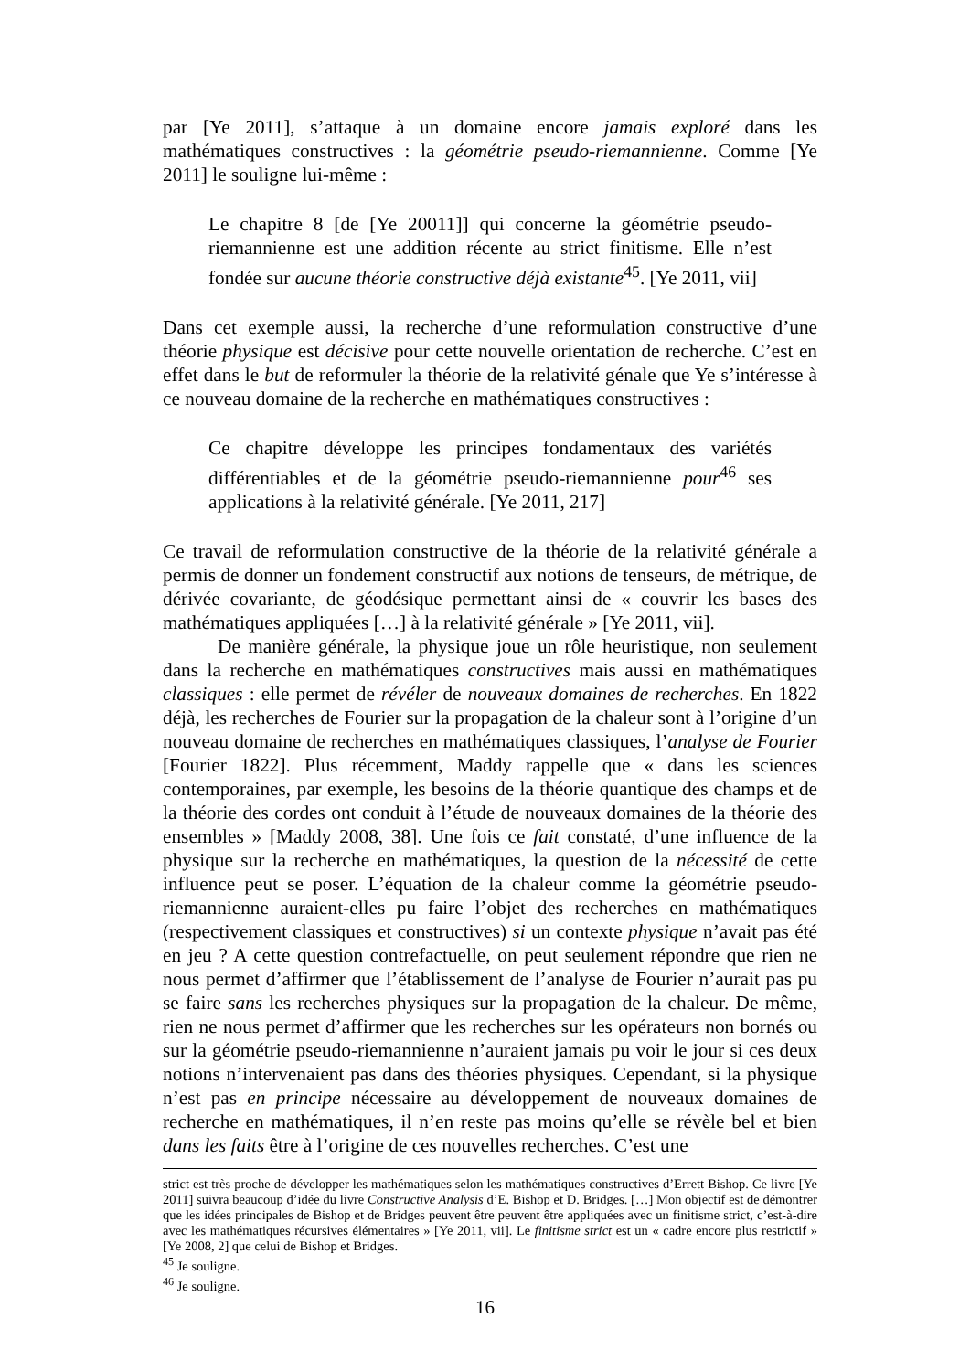par [Ye 2011], s’attaque à un domaine encore jamais exploré dans les mathématiques constructives : la géométrie pseudo-riemannienne. Comme [Ye 2011] le souligne lui-même :
Le chapitre 8 [de [Ye 20011]] qui concerne la géométrie pseudo-riemannienne est une addition récente au strict finitisme. Elle n’est fondée sur aucune théorie constructive déjà existante<sup>45</sup>. [Ye 2011, vii]
Dans cet exemple aussi, la recherche d’une reformulation constructive d’une théorie physique est décisive pour cette nouvelle orientation de recherche. C’est en effet dans le but de reformuler la théorie de la relativité génale que Ye s’intéresse à ce nouveau domaine de la recherche en mathématiques constructives :
Ce chapitre développe les principes fondamentaux des variétés différentiables et de la géométrie pseudo-riemannienne pour<sup>46</sup> ses applications à la relativité générale. [Ye 2011, 217]
Ce travail de reformulation constructive de la théorie de la relativité générale a permis de donner un fondement constructif aux notions de tenseurs, de métrique, de dérivée covariante, de géodésique permettant ainsi de « couvrir les bases des mathématiques appliquées […] à la relativité générale » [Ye 2011, vii].
De manière générale, la physique joue un rôle heuristique, non seulement dans la recherche en mathématiques constructives mais aussi en mathématiques classiques : elle permet de révéler de nouveaux domaines de recherches. En 1822 déjà, les recherches de Fourier sur la propagation de la chaleur sont à l’origine d’un nouveau domaine de recherches en mathématiques classiques, l’analyse de Fourier [Fourier 1822]. Plus récemment, Maddy rappelle que « dans les sciences contemporaines, par exemple, les besoins de la théorie quantique des champs et de la théorie des cordes ont conduit à l’étude de nouveaux domaines de la théorie des ensembles » [Maddy 2008, 38]. Une fois ce fait constaté, d’une influence de la physique sur la recherche en mathématiques, la question de la nécessité de cette influence peut se poser. L’équation de la chaleur comme la géométrie pseudo-riemannienne auraient-elles pu faire l’objet des recherches en mathématiques (respectivement classiques et constructives) si un contexte physique n’avait pas été en jeu ? A cette question contrefactuelle, on peut seulement répondre que rien ne nous permet d’affirmer que l’établissement de l’analyse de Fourier n’aurait pas pu se faire sans les recherches physiques sur la propagation de la chaleur. De même, rien ne nous permet d’affirmer que les recherches sur les opérateurs non bornés ou sur la géométrie pseudo-riemannienne n’auraient jamais pu voir le jour si ces deux notions n’intervenaient pas dans des théories physiques. Cependant, si la physique n’est pas en principe nécessaire au développement de nouveaux domaines de recherche en mathématiques, il n’en reste pas moins qu’elle se révèle bel et bien dans les faits être à l’origine de ces nouvelles recherches. C’est une
strict est très proche de développer les mathématiques selon les mathématiques constructives d’Errett Bishop. Ce livre [Ye 2011] suivra beaucoup d’idée du livre Constructive Analysis d’E. Bishop et D. Bridges. […] Mon objectif est de démontrer que les idées principales de Bishop et de Bridges peuvent être peuvent être appliquées avec un finitisme strict, c’est-à-dire avec les mathématiques récursives élémentaires » [Ye 2011, vii]. Le finitisme strict est un « cadre encore plus restrictif » [Ye 2008, 2] que celui de Bishop et Bridges.
<sup>45</sup> Je souligne.
<sup>46</sup> Je souligne.
16